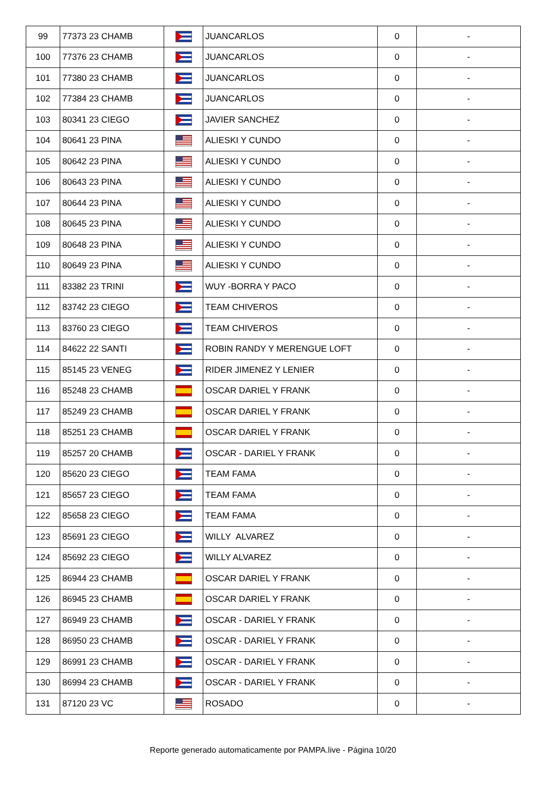| 99 | 77373 23 CHAMB | | JUANCARLOS | 0 | - |
| 100 | 77376 23 CHAMB | | JUANCARLOS | 0 | - |
| 101 | 77380 23 CHAMB | | JUANCARLOS | 0 | - |
| 102 | 77384 23 CHAMB | | JUANCARLOS | 0 | - |
| 103 | 80341 23 CIEGO | | JAVIER SANCHEZ | 0 | - |
| 104 | 80641 23 PINA | | ALIESKI Y CUNDO | 0 | - |
| 105 | 80642 23 PINA | | ALIESKI Y CUNDO | 0 | - |
| 106 | 80643 23 PINA | | ALIESKI Y CUNDO | 0 | - |
| 107 | 80644 23 PINA | | ALIESKI Y CUNDO | 0 | - |
| 108 | 80645 23 PINA | | ALIESKI Y CUNDO | 0 | - |
| 109 | 80648 23 PINA | | ALIESKI Y CUNDO | 0 | - |
| 110 | 80649 23 PINA | | ALIESKI Y CUNDO | 0 | - |
| 111 | 83382 23 TRINI | | WUY -BORRA Y PACO | 0 | - |
| 112 | 83742 23 CIEGO | | TEAM CHIVEROS | 0 | - |
| 113 | 83760 23 CIEGO | | TEAM CHIVEROS | 0 | - |
| 114 | 84622 22 SANTI | | ROBIN RANDY Y MERENGUE LOFT | 0 | - |
| 115 | 85145 23 VENEG | | RIDER JIMENEZ Y LENIER | 0 | - |
| 116 | 85248 23 CHAMB | | OSCAR DARIEL Y FRANK | 0 | - |
| 117 | 85249 23 CHAMB | | OSCAR DARIEL Y FRANK | 0 | - |
| 118 | 85251 23 CHAMB | | OSCAR DARIEL Y FRANK | 0 | - |
| 119 | 85257 20 CHAMB | | OSCAR - DARIEL Y FRANK | 0 | - |
| 120 | 85620 23 CIEGO | | TEAM FAMA | 0 | - |
| 121 | 85657 23 CIEGO | | TEAM FAMA | 0 | - |
| 122 | 85658 23 CIEGO | | TEAM FAMA | 0 | - |
| 123 | 85691 23 CIEGO | | WILLY ALVAREZ | 0 | - |
| 124 | 85692 23 CIEGO | | WILLY ALVAREZ | 0 | - |
| 125 | 86944 23 CHAMB | | OSCAR DARIEL Y FRANK | 0 | - |
| 126 | 86945 23 CHAMB | | OSCAR DARIEL Y FRANK | 0 | - |
| 127 | 86949 23 CHAMB | | OSCAR - DARIEL Y FRANK | 0 | - |
| 128 | 86950 23 CHAMB | | OSCAR - DARIEL Y FRANK | 0 | - |
| 129 | 86991 23 CHAMB | | OSCAR - DARIEL Y FRANK | 0 | - |
| 130 | 86994 23 CHAMB | | OSCAR - DARIEL Y FRANK | 0 | - |
| 131 | 87120 23 VC | | ROSADO | 0 | - |
Reporte generado automaticamente por PAMPA.live - Página 10/20